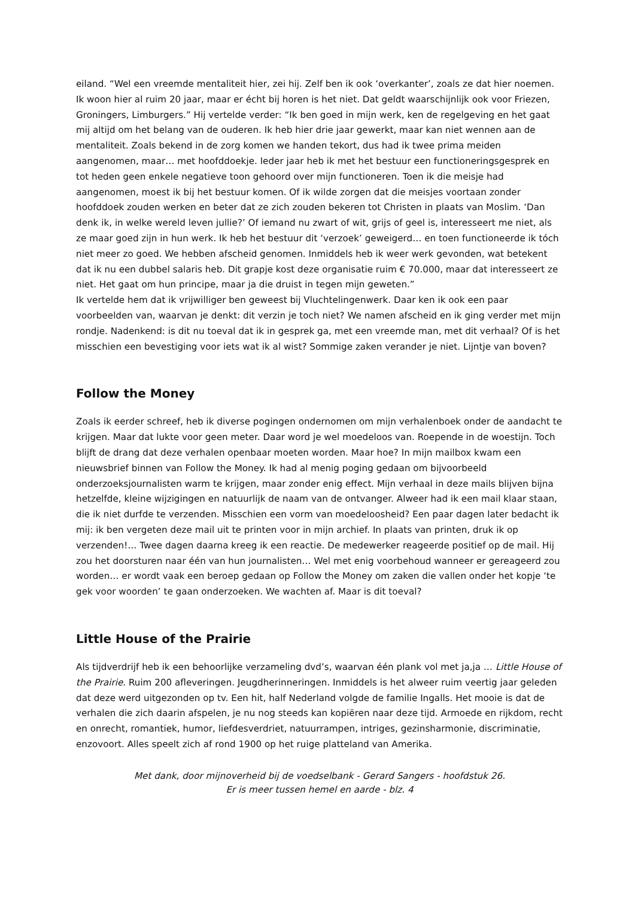eiland. “Wel een vreemde mentaliteit hier, zei hij. Zelf ben ik ook ‘overkanter’, zoals ze dat hier noemen. Ik woon hier al ruim 20 jaar, maar er écht bij horen is het niet. Dat geldt waarschijnlijk ook voor Friezen, Groningers, Limburgers.” Hij vertelde verder: “Ik ben goed in mijn werk, ken de regelgeving en het gaat mij altijd om het belang van de ouderen. Ik heb hier drie jaar gewerkt, maar kan niet wennen aan de mentaliteit. Zoals bekend in de zorg komen we handen tekort, dus had ik twee prima meiden aangenomen, maar… met hoofddoekje. Ieder jaar heb ik met het bestuur een functioneringsgesprek en tot heden geen enkele negatieve toon gehoord over mijn functioneren. Toen ik die meisje had aangenomen, moest ik bij het bestuur komen. Of ik wilde zorgen dat die meisjes voortaan zonder hoofddoek zouden werken en beter dat ze zich zouden bekeren tot Christen in plaats van Moslim. ‘Dan denk ik, in welke wereld leven jullie?’ Of iemand nu zwart of wit, grijs of geel is, interesseert me niet, als ze maar goed zijn in hun werk. Ik heb het bestuur dit ‘verzoek’ geweigerd… en toen functioneerde ik tóch niet meer zo goed. We hebben afscheid genomen. Inmiddels heb ik weer werk gevonden, wat betekent dat ik nu een dubbel salaris heb. Dit grapje kost deze organisatie ruim € 70.000, maar dat interesseert ze niet. Het gaat om hun principe, maar ja die druist in tegen mijn geweten.”
Ik vertelde hem dat ik vrijwilliger ben geweest bij Vluchtelingenwerk. Daar ken ik ook een paar voorbeelden van, waarvan je denkt: dit verzin je toch niet? We namen afscheid en ik ging verder met mijn rondje. Nadenkend: is dit nu toeval dat ik in gesprek ga, met een vreemde man, met dit verhaal? Of is het misschien een bevestiging voor iets wat ik al wist? Sommige zaken verander je niet. Lijntje van boven?
Follow the Money
Zoals ik eerder schreef, heb ik diverse pogingen ondernomen om mijn verhalenboek onder de aandacht te krijgen. Maar dat lukte voor geen meter. Daar word je wel moedeloos van. Roepende in de woestijn. Toch blijft de drang dat deze verhalen openbaar moeten worden. Maar hoe? In mijn mailbox kwam een nieuwsbrief binnen van Follow the Money. Ik had al menig poging gedaan om bijvoorbeeld onderzoeksjournalisten warm te krijgen, maar zonder enig effect. Mijn verhaal in deze mails blijven bijna hetzelfde, kleine wijzigingen en natuurlijk de naam van de ontvanger. Alweer had ik een mail klaar staan, die ik niet durfde te verzenden. Misschien een vorm van moedeloosheid? Een paar dagen later bedacht ik mij: ik ben vergeten deze mail uit te printen voor in mijn archief. In plaats van printen, druk ik op verzenden!… Twee dagen daarna kreeg ik een reactie. De medewerker reageerde positief op de mail. Hij zou het doorsturen naar één van hun journalisten… Wel met enig voorbehoud wanneer er gereageerd zou worden… er wordt vaak een beroep gedaan op Follow the Money om zaken die vallen onder het kopje ‘te gek voor woorden’ te gaan onderzoeken. We wachten af. Maar is dit toeval?
Little House of the Prairie
Als tijdverdrijf heb ik een behoorlijke verzameling dvd’s, waarvan één plank vol met ja,ja … Little House of the Prairie. Ruim 200 afleveringen. Jeugdherinneringen. Inmiddels is het alweer ruim veertig jaar geleden dat deze werd uitgezonden op tv. Een hit, half Nederland volgde de familie Ingalls. Het mooie is dat de verhalen die zich daarin afspelen, je nu nog steeds kan kopiëren naar deze tijd. Armoede en rijkdom, recht en onrecht, romantiek, humor, liefdesverdriet, natuurrampen, intriges, gezinsharmonie, discriminatie, enzovoort. Alles speelt zich af rond 1900 op het ruige platteland van Amerika.
Met dank, door mijnoverheid bij de voedselbank - Gerard Sangers - hoofdstuk 26.
Er is meer tussen hemel en aarde - blz. 4